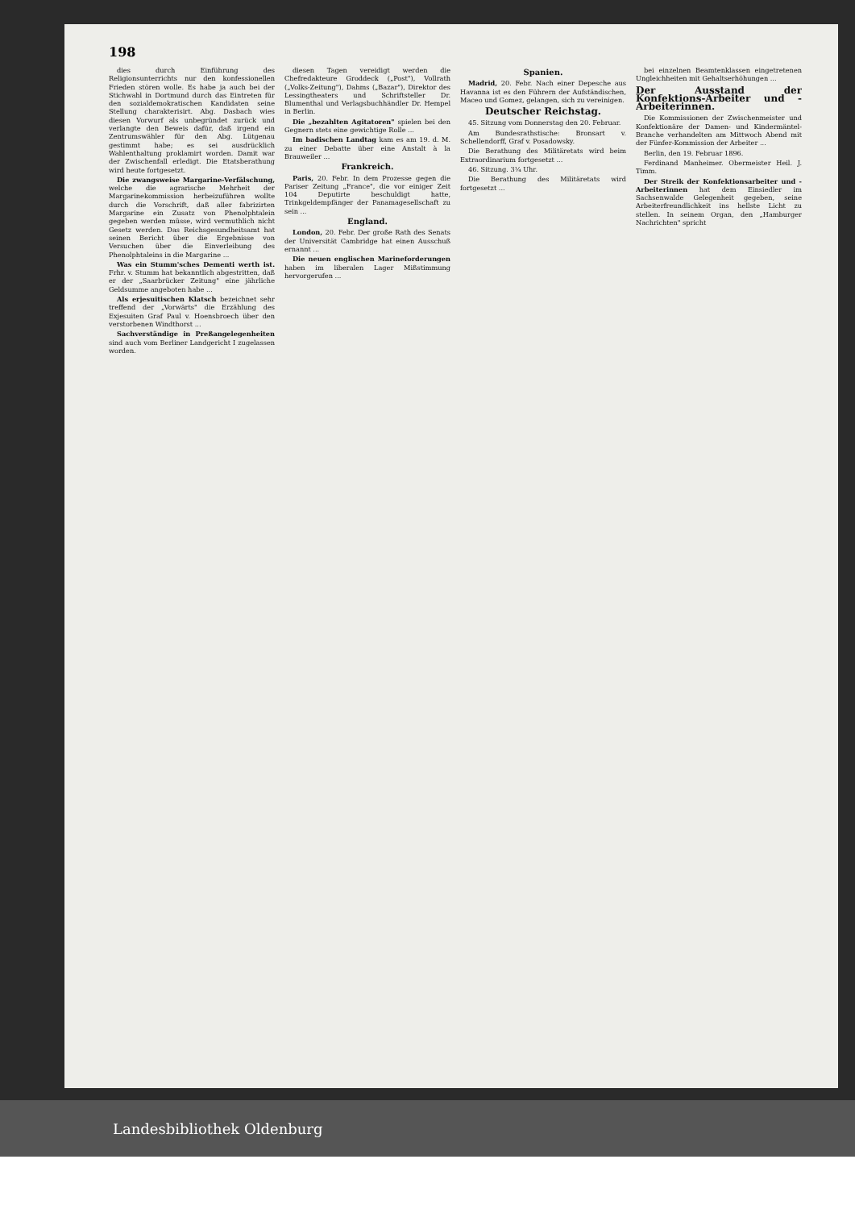198
dies durch Einführung des Religionsunterrichts nur den konfessionellen Frieden stören wolle. Es habe ja auch bei der Stichwahl in Dortmund durch das Eintreten für den sozialdemokratischen Kandidaten seine Stellung charakterisirt. Abg. Dasbach wies diesen Vorwurf als unbegründet zurück und verlangte den Beweis dafür, daß irgend ein Zentrumswähler für den Abg. Lütgenau gestimmt habe; es sei ausdrücklich Wahlenthaltung proklamirt worden. Damit war der Zwischenfall erledigt. Die Etatsberathung wird heute fortgesetzt.
Die zwangsweise Margarine-Verfälschung, welche die agrarische Mehrheit der Margarinekommission herbeizuführen wollte durch die Vorschrift, daß aller fabrizirten Margarine ein Zusatz von Phenolphtalein gegeben werden müsse, wird vermuthlich nicht Gesetz werden. Das Reichsgesundheitsamt hat seinen Bericht über die Ergebnisse von Versuchen über die Einverleibung des Phenolphtaleins in die Margarine ...
Was ein Stumm'sches Dementi werth ist. Frhr. v. Stumm hat bekanntlich abgestritten, daß er der „Saarbrücker Zeitung" eine jährliche Geldsumme angeboten habe ...
Als erjesuitischen Klatsch bezeichnet sehr treffend der „Vorwärts" die Erzählung des Exjesuiten Graf Paul v. Hoensbroech über den verstorbenen Windthorst ...
Sachverständige in Preßangelegenheiten sind auch vom Berliner Landgericht I zugelassen worden.
diesen Tagen vereidigt werden die Chefredakteure Groddeck („Post"), Vollrath („Volks-Zeitung"), Dahms („Bazar"), Direktor des Lessingtheaters und Schriftsteller Dr. Blumenthal und Verlagsbuchhändler Dr. Hempel in Berlin.
Die „bezahlten Agitatoren" spielen bei den Gegnern stets eine gewichtige Rolle ...
Im badischen Landtag kam es am 19. d. M. zu einer Debatte über eine Anstalt à la Brauweiler ...
Frankreich.
Paris, 20. Febr. In dem Prozesse gegen die Pariser Zeitung „France", die vor einiger Zeit 104 Deputirte beschuldigt hatte, Trinkgeldempfänger der Panamagesellschaft zu sein ...
England.
London, 20. Febr. Der große Rath des Senats der Universität Cambridge hat einen Ausschuß ernannt ...
Die neuen englischen Marineforderungen haben im liberalen Lager Mißstimmung hervorgerufen ...
Spanien.
Madrid, 20. Febr. Nach einer Depesche aus Havanna ist es den Führern der Aufständischen, Maceo und Gomez, gelangen, sich zu vereinigen.
Deutscher Reichstag.
45. Sitzung vom Donnerstag den 20. Februar.
Am Bundesrathstische: Bronsart v. Schellendorff, Graf v. Posadowsky.
Die Berathung des Militäretats wird beim Extraordinarium fortgesetzt ...
46. Sitzung. 3¼ Uhr.
Die Berathung des Militäretats wird fortgesetzt ...
bei einzelnen Beamtenklassen eingetretenen Ungleichheiten mit Gehaltserhöhungen ...
Der Ausstand der Konfektions-Arbeiter und -Arbeiterinnen.
Die Kommissionen der Zwischenmeister und Konfektionäre der Damen- und Kindermäntel-Branche verhandelten am Mittwoch Abend mit der Fünfer-Kommission der Arbeiter ...
Berlin, den 19. Februar 1896.
Ferdinand Manheimer. Obermeister Heil. J. Timm.
Der Streik der Konfektionsarbeiter und -Arbeiterinnen hat dem Einsiedler im Sachsenwalde Gelegenheit gegeben, seine Arbeiterfreundlichkeit ins hellste Licht zu stellen. In seinem Organ, den „Hamburger Nachrichten" spricht
Landesbibliothek Oldenburg